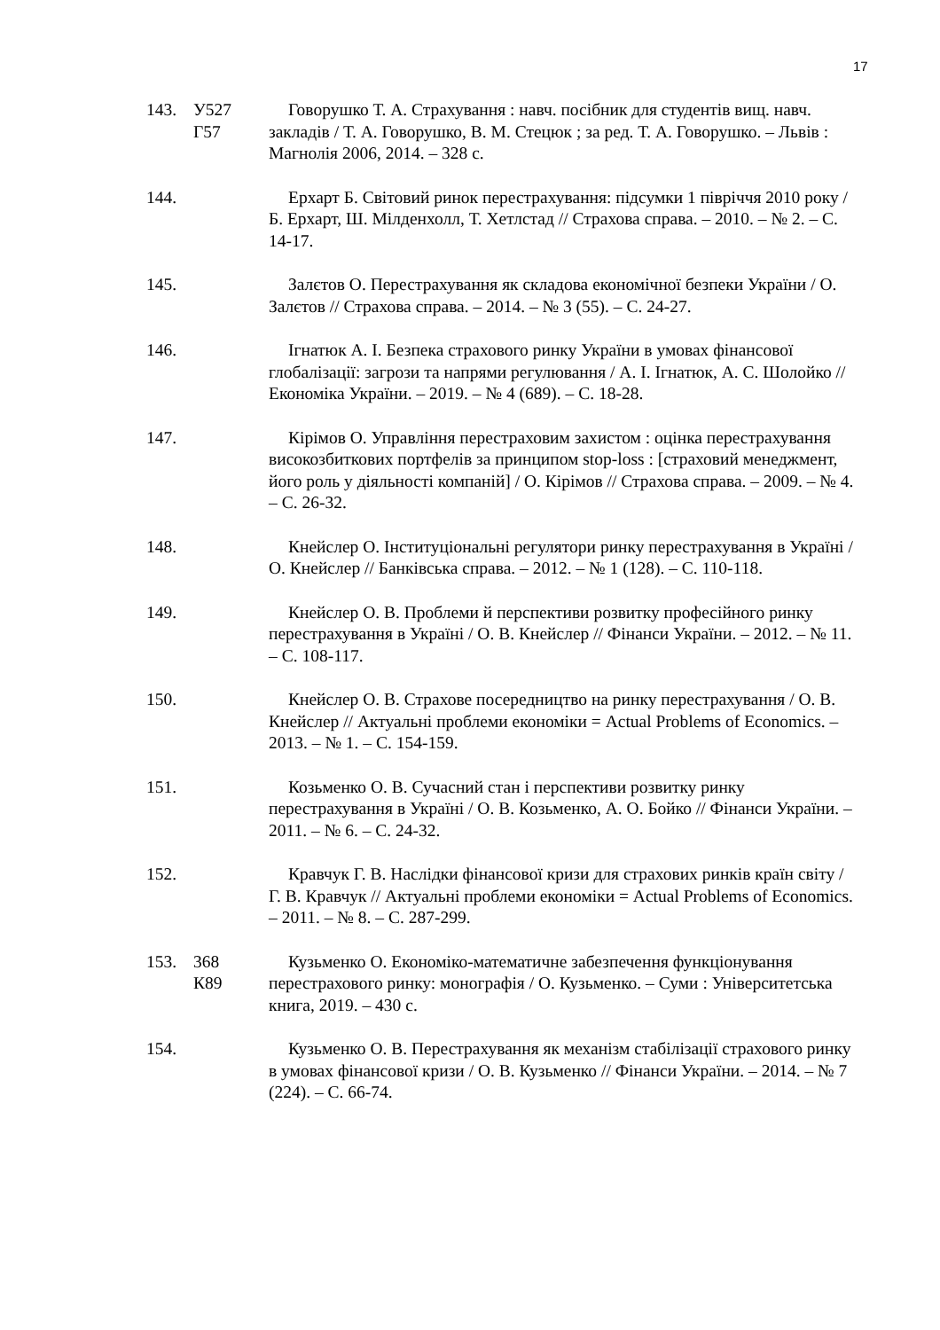17
143. У527
Г57
Говорушко Т. А. Страхування : навч. посібник для студентів вищ. навч. закладів / Т. А. Говорушко, В. М. Стецюк ; за ред. Т. А. Говорушко. – Львів : Магнолія 2006, 2014. – 328 с.
144. Ерхарт Б. Світовий ринок перестрахування: підсумки 1 півріччя 2010 року / Б. Ерхарт, Ш. Мілденхолл, Т. Хетлстад // Страхова справа. – 2010. – № 2. – С. 14-17.
145. Залєтов О. Перестрахування як складова економічної безпеки України / О. Залєтов // Страхова справа. – 2014. – № 3 (55). – С. 24-27.
146. Ігнатюк А. І. Безпека страхового ринку України в умовах фінансової глобалізації: загрози та напрями регулювання / А. І. Ігнатюк, А. С. Шолойко // Економіка України. – 2019. – № 4 (689). – С. 18-28.
147. Кірімов О. Управління перестраховим захистом : оцінка перестрахування високозбиткових портфелів за принципом stop-loss : [страховий менеджмент, його роль у діяльності компаній] / О. Кірімов // Страхова справа. – 2009. – № 4. – С. 26-32.
148. Кнейслер О. Інституціональні регулятори ринку перестрахування в Україні / О. Кнейслер // Банківська справа. – 2012. – № 1 (128). – С. 110-118.
149. Кнейслер О. В. Проблеми й перспективи розвитку професійного ринку перестрахування в Україні / О. В. Кнейслер // Фінанси України. – 2012. – № 11. – С. 108-117.
150. Кнейслер О. В. Страхове посередництво на ринку перестрахування / О. В. Кнейслер // Актуальні проблеми економіки = Actual Problems of Economics. – 2013. – № 1. – С. 154-159.
151. Козьменко О. В. Сучасний стан і перспективи розвитку ринку перестрахування в Україні / О. В. Козьменко, А. О. Бойко // Фінанси України. – 2011. – № 6. – С. 24-32.
152. Кравчук Г. В. Наслідки фінансової кризи для страхових ринків країн світу / Г. В. Кравчук // Актуальні проблеми економіки = Actual Problems of Economics. – 2011. – № 8. – С. 287-299.
153. 368
К89
Кузьменко О. Економіко-математичне забезпечення функціонування перестрахового ринку: монографія / О. Кузьменко. – Суми : Університетська книга, 2019. – 430 с.
154. Кузьменко О. В. Перестрахування як механізм стабілізації страхового ринку в умовах фінансової кризи / О. В. Кузьменко // Фінанси України. – 2014. – № 7 (224). – С. 66-74.